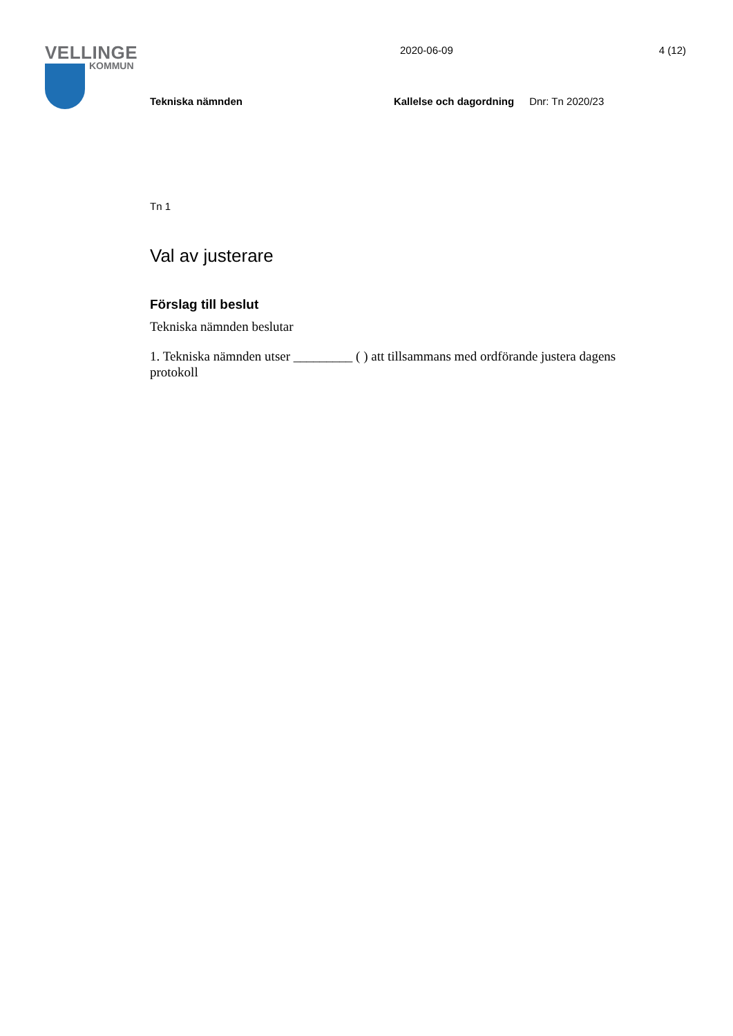VELLINGE
KOMMUN
2020-06-09 4 (12)
Tekniska nämnden Kallelse och dagordning Dnr: Tn 2020/23
Tn 1
Val av justerare
Förslag till beslut
Tekniska nämnden beslutar
1. Tekniska nämnden utser _________ ( ) att tillsammans med ordförande justera dagens protokoll